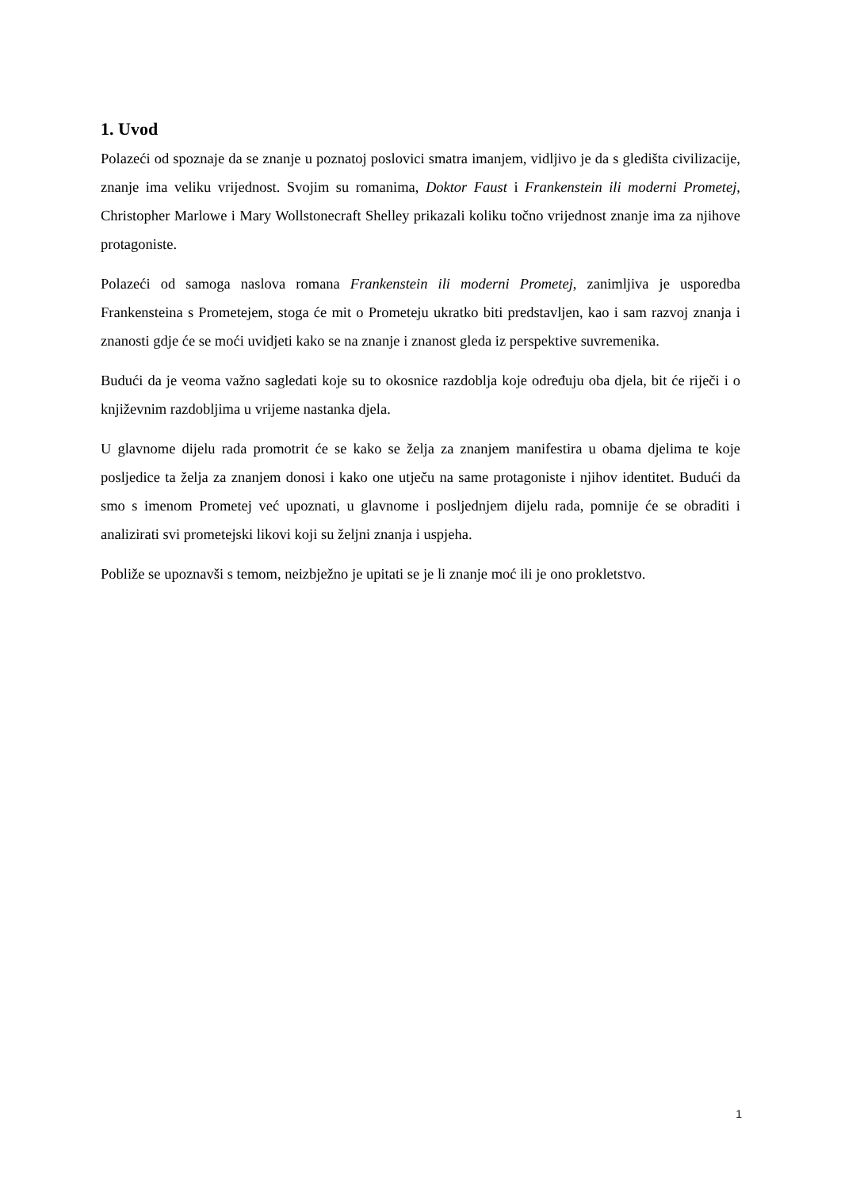1. Uvod
Polazeći od spoznaje da se znanje u poznatoj poslovici smatra imanjem, vidljivo je da s gledišta civilizacije, znanje ima veliku vrijednost. Svojim su romanima, Doktor Faust i Frankenstein ili moderni Prometej, Christopher Marlowe i Mary Wollstonecraft Shelley prikazali koliku točno vrijednost znanje ima za njihove protagoniste.
Polazeći od samoga naslova romana Frankenstein ili moderni Prometej, zanimljiva je usporedba Frankensteina s Prometejem, stoga će mit o Prometeju ukratko biti predstavljen, kao i sam razvoj znanja i znanosti gdje će se moći uvidjeti kako se na znanje i znanost gleda iz perspektive suvremenika.
Budući da je veoma važno sagledati koje su to okosnice razdoblja koje određuju oba djela, bit će riječi i o književnim razdobljima u vrijeme nastanka djela.
U glavnome dijelu rada promotrit će se kako se želja za znanjem manifestira u obama djelima te koje posljedice ta želja za znanjem donosi i kako one utječu na same protagoniste i njihov identitet. Budući da smo s imenom Prometej već upoznati, u glavnome i posljednjem dijelu rada, pomnije će se obraditi i analizirati svi prometejski likovi koji su željni znanja i uspjeha.
Pobliže se upoznavši s temom, neizbježno je upitati se je li znanje moć ili je ono prokletstvo.
1